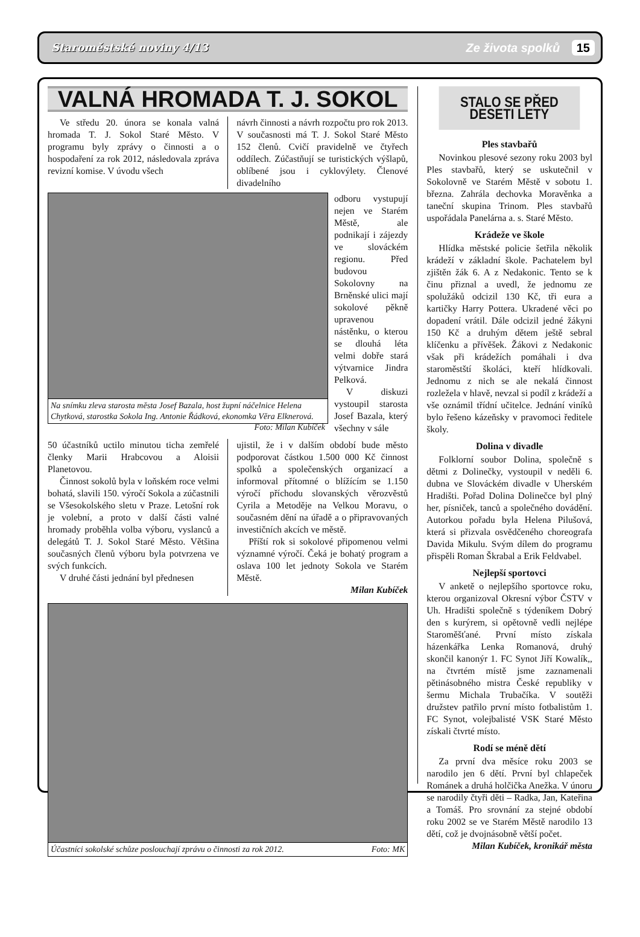Staroměstské noviny 4/13 Ze života spolků 15
VALNÁ HROMADA T. J. SOKOL
Ve středu 20. února se konala valná hromada T. J. Sokol Staré Město. V programu byly zprávy o činnosti a o hospodaření za rok 2012, následovala zpráva revizní komise. V úvodu všech
návrh činnosti a návrh rozpočtu pro rok 2013. V současnosti má T. J. Sokol Staré Město 152 členů. Cvičí pravidelně ve čtyřech oddílech. Zúčastňují se turistických výšlapů, oblíbené jsou i cyklovýlety. Členové divadelního
Na snímku zleva starosta města Josef Bazala, host župní náčelnice Helena Chytková, starostka Sokola Ing. Antonie Řádková, ekonomka Věra Elknerová. Foto: Milan Kubíček
odboru vystupují nejen ve Starém Městě, ale podnikají i zájezdy ve slováckém regionu. Před budovou Sokolovny na Brněnské ulici mají sokolové pěkně upravenou nástěnku, o kterou se dlouhá léta velmi dobře stará výtvarnice Jindra Pelková.
V diskuzi vystoupil starosta Josef Bazala, který všechny v sále
50 účastníků uctilo minutou ticha zemřelé členky Marii Hrabcovou a Aloisii Planetovou.
Činnost sokolů byla v loňském roce velmi bohatá, slavili 150. výročí Sokola a zúčastnili se Všesokolského sletu v Praze. Letošní rok je volební, a proto v další části valné hromady proběhla volba výboru, vyslanců a delegátů T. J. Sokol Staré Město. Většina současných členů výboru byla potvrzena ve svých funkcích.
V druhé části jednání byl přednesen
ujistil, že i v dalším období bude město podporovat částkou 1.500 000 Kč činnost spolků a společenských organizací a informoval přítomné o blížícím se 1.150 výročí příchodu slovanských věrozvěstů Cyrila a Metoděje na Velkou Moravu, o současném dění na úřadě a o připravovaných investičních akcích ve městě.
Příští rok si sokolové připomenou velmi významné výročí. Čeká je bohatý program a oslava 100 let jednoty Sokola ve Starém Městě.
Milan Kubíček
Účastníci sokolské schůze poslouchají zprávu o činnosti za rok 2012. Foto: MK
STALO SE PŘED DESETI LETY
Ples stavbařů
Novinkou plesové sezony roku 2003 byl Ples stavbařů, který se uskutečnil v Sokolovně ve Starém Městě v sobotu 1. března. Zahrála dechovka Moravěnka a taneční skupina Trinom. Ples stavbařů uspořádala Panelárna a. s. Staré Město.
Krádeže ve škole
Hlídka městské policie šetřila několik krádeží v základní škole. Pachatelem byl zjištěn žák 6. A z Nedakonic. Tento se k činu přiznal a uvedl, že jednomu ze spolužáků odcizil 130 Kč, tři eura a kartičky Harry Pottera. Ukradené věci po dopadení vrátil. Dále odcizil jedné žákyni 150 Kč a druhým dětem ještě sebral klíčenku a přívěšek. Žákovi z Nedakonic však při krádežích pomáhali i dva staroměstští školáci, kteří hlídkovali. Jednomu z nich se ale nekalá činnost rozležela v hlavě, nevzal si podíl z krádeží a vše oznámil třídní učitelce. Jednání viníků bylo řešeno kázeňsky v pravomoci ředitele školy.
Dolina v divadle
Folklorní soubor Dolina, společně s dětmi z Dolinečky, vystoupil v neděli 6. dubna ve Slováckém divadle v Uherském Hradišti. Pořad Dolina Dolinečce byl plný her, písniček, tanců a společného dovádění. Autorkou pořadu byla Helena Pilušová, která si přizvala osvědčeného choreografa Davida Mikulu. Svým dílem do programu přispěli Roman Škrabal a Erik Feldvabel.
Nejlepší sportovci
V anketě o nejlepšího sportovce roku, kterou organizoval Okresní výbor ČSTV v Uh. Hradišti společně s týdeníkem Dobrý den s kurýrem, si opětovně vedli nejlépe Staroměšťané. První místo získala házenkářka Lenka Romanová, druhý skončil kanonýr 1. FC Synot Jiří Kowalík,, na čtvrtém místě jsme zaznamenali pětinásobného mistra České republiky v šermu Michala Trubačíka. V soutěži družstev patřilo první místo fotbalistům 1. FC Synot, volejbalisté VSK Staré Město získali čtvrté místo.
Rodí se méně dětí
Za první dva měsíce roku 2003 se narodilo jen 6 dětí. První byl chlapeček Románek a druhá holčička Anežka. V únoru se narodily čtyři děti – Radka, Jan, Kateřina a Tomáš. Pro srovnání za stejné období roku 2002 se ve Starém Městě narodilo 13 dětí, což je dvojnásobně větší počet.
Milan Kubíček, kronikář města